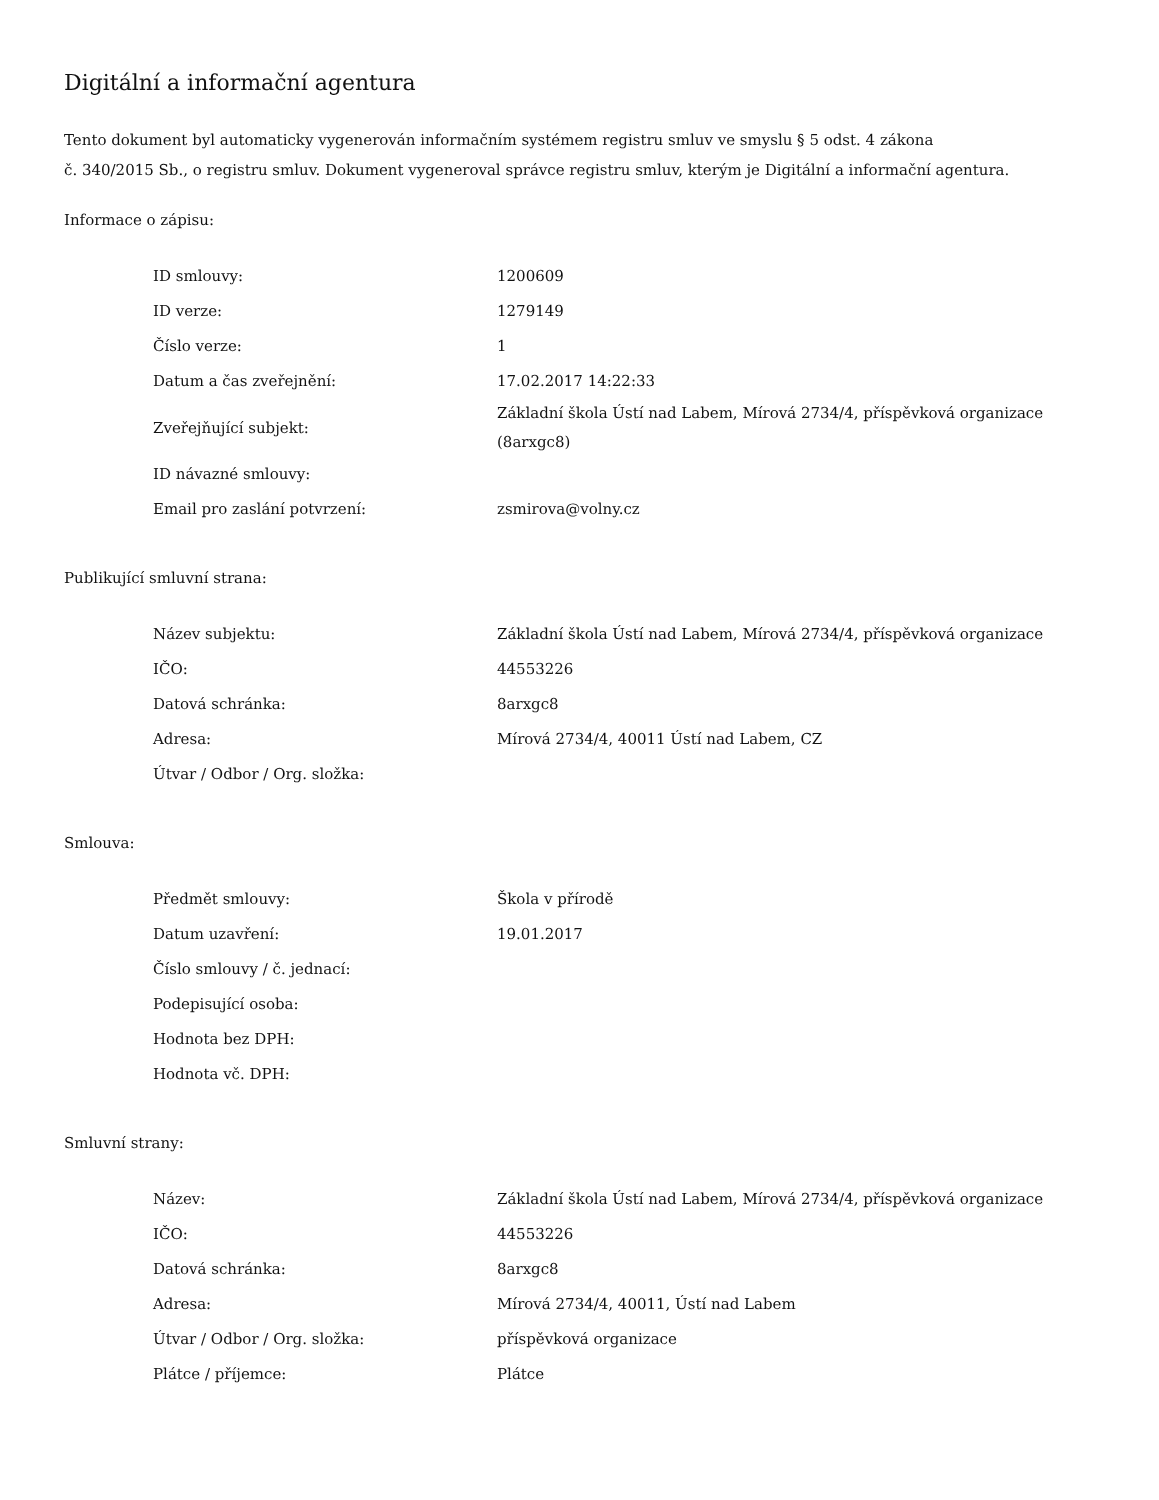Digitální a informační agentura
Tento dokument byl automaticky vygenerován informačním systémem registru smluv ve smyslu § 5 odst. 4 zákona
č. 340/2015 Sb., o registru smluv. Dokument vygeneroval správce registru smluv, kterým je Digitální a informační agentura.
Informace o zápisu:
| ID smlouvy: | 1200609 |
| ID verze: | 1279149 |
| Číslo verze: | 1 |
| Datum a čas zveřejnění: | 17.02.2017 14:22:33 |
| Zveřejňující subjekt: | Základní škola Ústí nad Labem, Mírová 2734/4, příspěvková organizace (8arxgc8) |
| ID návazné smlouvy: | |
| Email pro zaslání potvrzení: | zsmirova@volny.cz |
Publikující smluvní strana:
| Název subjektu: | Základní škola Ústí nad Labem, Mírová 2734/4, příspěvková organizace |
| IČO: | 44553226 |
| Datová schránka: | 8arxgc8 |
| Adresa: | Mírová 2734/4, 40011 Ústí nad Labem, CZ |
| Útvar / Odbor / Org. složka: | |
Smlouva:
| Předmět smlouvy: | Škola v přírodě |
| Datum uzavření: | 19.01.2017 |
| Číslo smlouvy / č. jednací: | |
| Podepisující osoba: | |
| Hodnota bez DPH: | |
| Hodnota vč. DPH: | |
Smluvní strany:
| Název: | Základní škola Ústí nad Labem, Mírová 2734/4, příspěvková organizace |
| IČO: | 44553226 |
| Datová schránka: | 8arxgc8 |
| Adresa: | Mírová 2734/4, 40011, Ústí nad Labem |
| Útvar / Odbor / Org. složka: | příspěvková organizace |
| Plátce / příjemce: | Plátce |